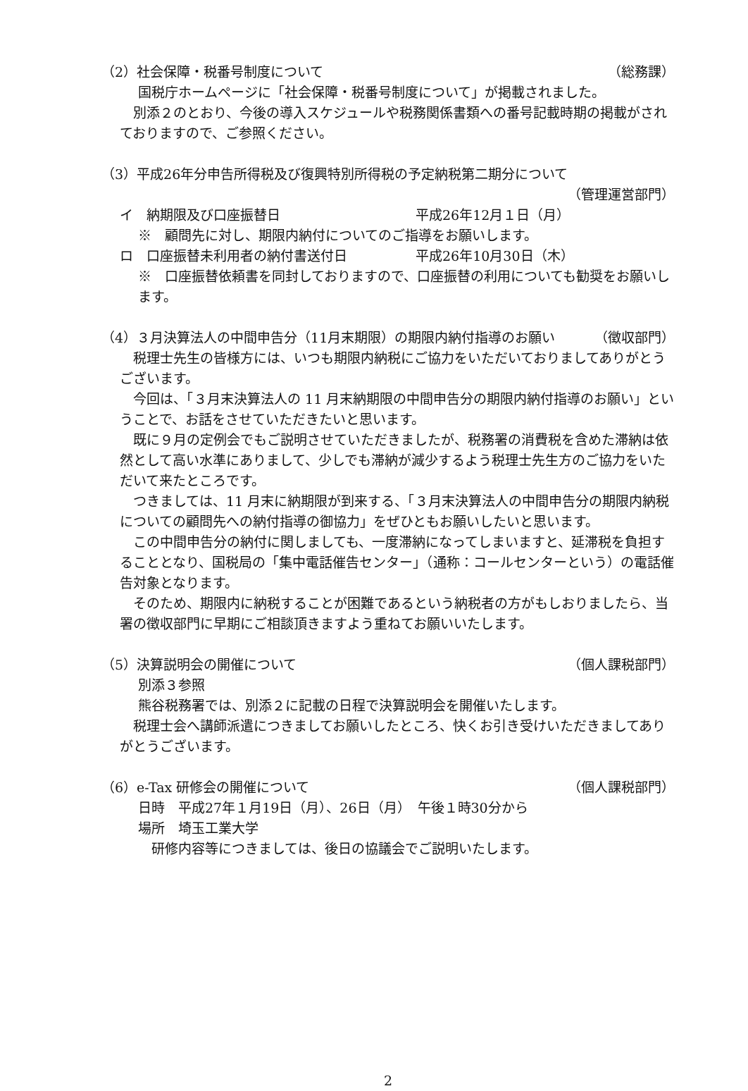（2）社会保障・税番号制度について （総務課）
国税庁ホームページに「社会保障・税番号制度について」が掲載されました。
　別添２のとおり、今後の導入スケジュールや税務関係書類への番号記載時期の掲載がされておりますので、ご参照ください。
（3）平成26年分申告所得税及び復興特別所得税の予定納税第二期分について
（管理運営部門）
イ　納期限及び口座振替日 平成26年12月１日（月）
※　顧問先に対し、期限内納付についてのご指導をお願いします。
ロ　口座振替未利用者の納付書送付日 平成26年10月30日（木）
※　口座振替依頼書を同封しておりますので、口座振替の利用についても勧奨をお願いします。
（4）３月決算法人の中間申告分（11月末期限）の期限内納付指導のお願い （徴収部門）
　税理士先生の皆様方には、いつも期限内納税にご協力をいただいておりましてありがとうございます。
　今回は、「３月末決算法人の 11 月末納期限の中間申告分の期限内納付指導のお願い」ということで、お話をさせていただきたいと思います。
　既に９月の定例会でもご説明させていただきましたが、税務署の消費税を含めた滞納は依然として高い水準にありまして、少しでも滞納が減少するよう税理士先生方のご協力をいただいて来たところです。
　つきましては、11 月末に納期限が到来する、「３月末決算法人の中間申告分の期限内納税についての顧問先への納付指導の御協力」をぜひともお願いしたいと思います。
　この中間申告分の納付に関しましても、一度滞納になってしまいますと、延滞税を負担することとなり、国税局の「集中電話催告センター」（通称：コールセンターという）の電話催告対象となります。
　そのため、期限内に納税することが困難であるという納税者の方がもしおりましたら、当署の徴収部門に早期にご相談頂きますよう重ねてお願いいたします。
（5）決算説明会の開催について （個人課税部門）
別添３参照
熊谷税務署では、別添２に記載の日程で決算説明会を開催いたします。
　税理士会へ講師派遣につきましてお願いしたところ、快くお引き受けいただきましてありがとうございます。
（6）e-Tax 研修会の開催について （個人課税部門）
日時　平成27年１月19日（月）、26日（月）　午後１時30分から
場所　埼玉工業大学
　研修内容等につきましては、後日の協議会でご説明いたします。
2